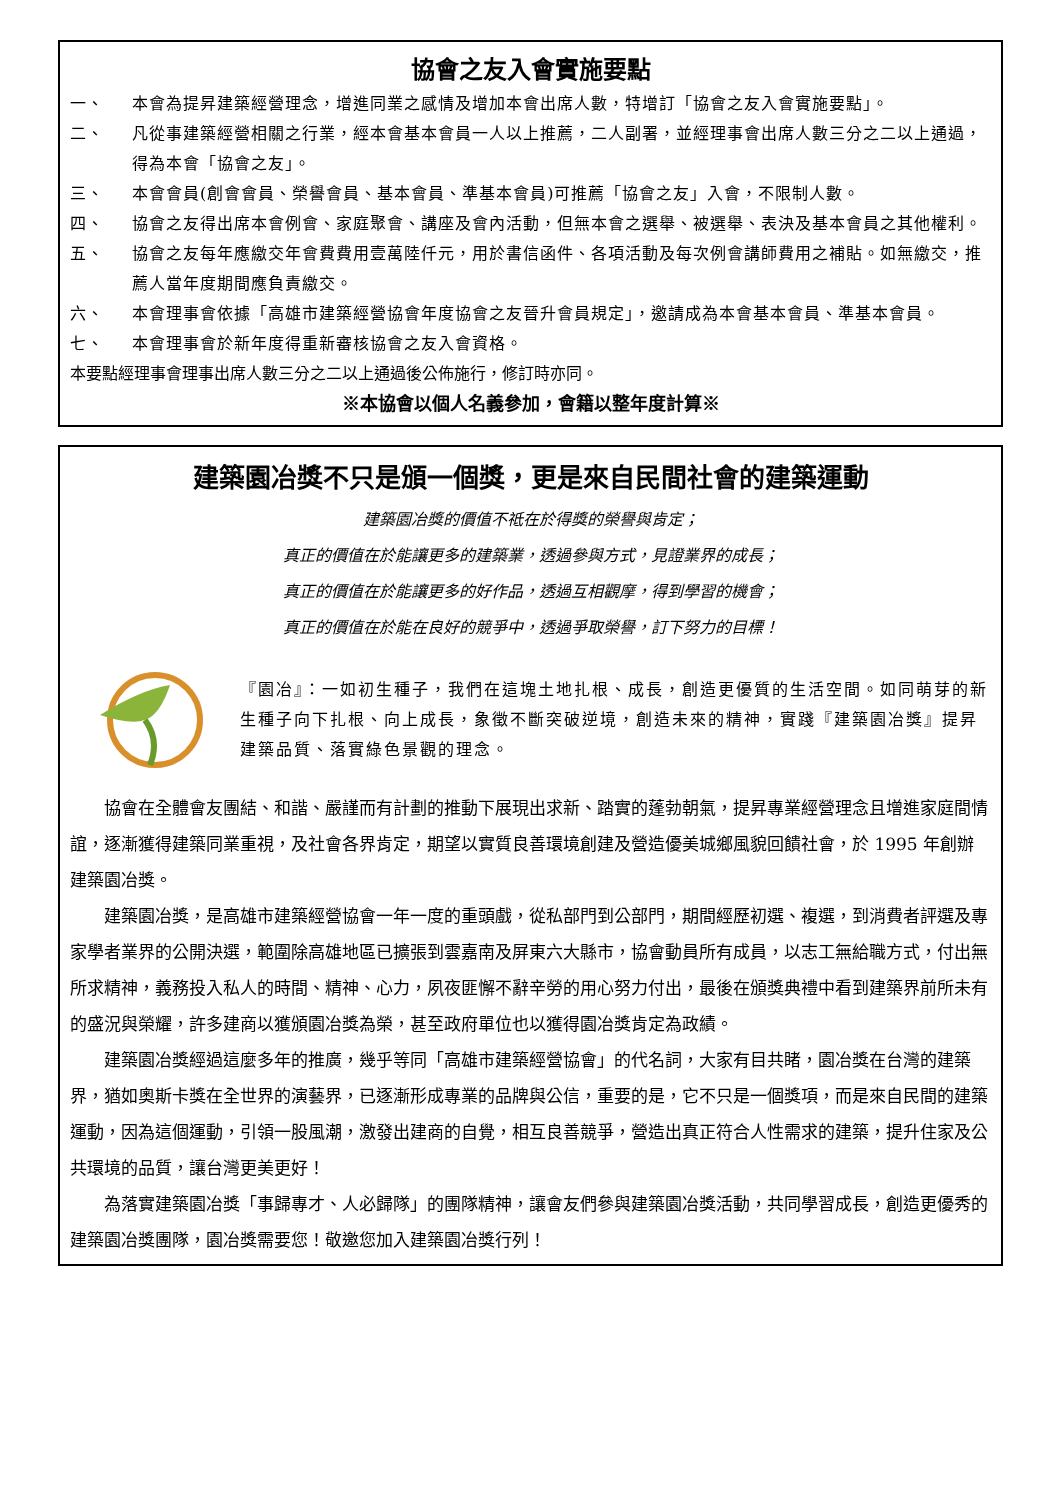協會之友入會實施要點
一、 本會為提昇建築經營理念，增進同業之感情及增加本會出席人數，特增訂「協會之友入會實施要點」。
二、 凡從事建築經營相關之行業，經本會基本會員一人以上推薦，二人副署，並經理事會出席人數三分之二以上通過，得為本會「協會之友」。
三、 本會會員(創會會員、榮譽會員、基本會員、準基本會員)可推薦「協會之友」入會，不限制人數。
四、 協會之友得出席本會例會、家庭聚會、講座及會內活動，但無本會之選舉、被選舉、表決及基本會員之其他權利。
五、 協會之友每年應繳交年會費費用壹萬陸仟元，用於書信函件、各項活動及每次例會講師費用之補貼。如無繳交，推薦人當年度期間應負責繳交。
六、 本會理事會依據「高雄市建築經營協會年度協會之友晉升會員規定」，邀請成為本會基本會員、準基本會員。
七、 本會理事會於新年度得重新審核協會之友入會資格。
本要點經理事會理事出席人數三分之二以上通過後公佈施行，修訂時亦同。
※本協會以個人名義參加，會籍以整年度計算※
建築園冶獎不只是頒一個獎，更是來自民間社會的建築運動
建築園冶獎的價值不祗在於得獎的榮譽與肯定；
真正的價值在於能讓更多的建築業，透過參與方式，見證業界的成長；
真正的價值在於能讓更多的好作品，透過互相觀摩，得到學習的機會；
真正的價值在於能在良好的競爭中，透過爭取榮譽，訂下努力的目標！
『園冶』：一如初生種子，我們在這塊土地扎根、成長，創造更優質的生活空間。如同萌芽的新生種子向下扎根、向上成長，象徵不斷突破逆境，創造未來的精神，實踐『建築園冶獎』提昇建築品質、落實綠色景觀的理念。
協會在全體會友團結、和諧、嚴謹而有計劃的推動下展現出求新、踏實的蓬勃朝氣，提昇專業經營理念且增進家庭間情誼，逐漸獲得建築同業重視，及社會各界肯定，期望以實質良善環境創建及營造優美城鄉風貌回饋社會，於 1995 年創辦建築園冶獎。
建築園冶獎，是高雄市建築經營協會一年一度的重頭戲，從私部門到公部門，期間經歷初選、複選，到消費者評選及專家學者業界的公開決選，範圍除高雄地區已擴張到雲嘉南及屏東六大縣市，協會動員所有成員，以志工無給職方式，付出無所求精神，義務投入私人的時間、精神、心力，夙夜匪懈不辭辛勞的用心努力付出，最後在頒獎典禮中看到建築界前所未有的盛況與榮耀，許多建商以獲頒園冶獎為榮，甚至政府單位也以獲得園冶獎肯定為政績。
建築園冶獎經過這麼多年的推廣，幾乎等同「高雄市建築經營協會」的代名詞，大家有目共睹，園冶獎在台灣的建築界，猶如奧斯卡獎在全世界的演藝界，已逐漸形成專業的品牌與公信，重要的是，它不只是一個獎項，而是來自民間的建築運動，因為這個運動，引領一股風潮，激發出建商的自覺，相互良善競爭，營造出真正符合人性需求的建築，提升住家及公共環境的品質，讓台灣更美更好！
為落實建築園冶獎「事歸專才、人必歸隊」的團隊精神，讓會友們參與建築園冶獎活動，共同學習成長，創造更優秀的建築園冶獎團隊，園冶獎需要您！敬邀您加入建築園冶獎行列！